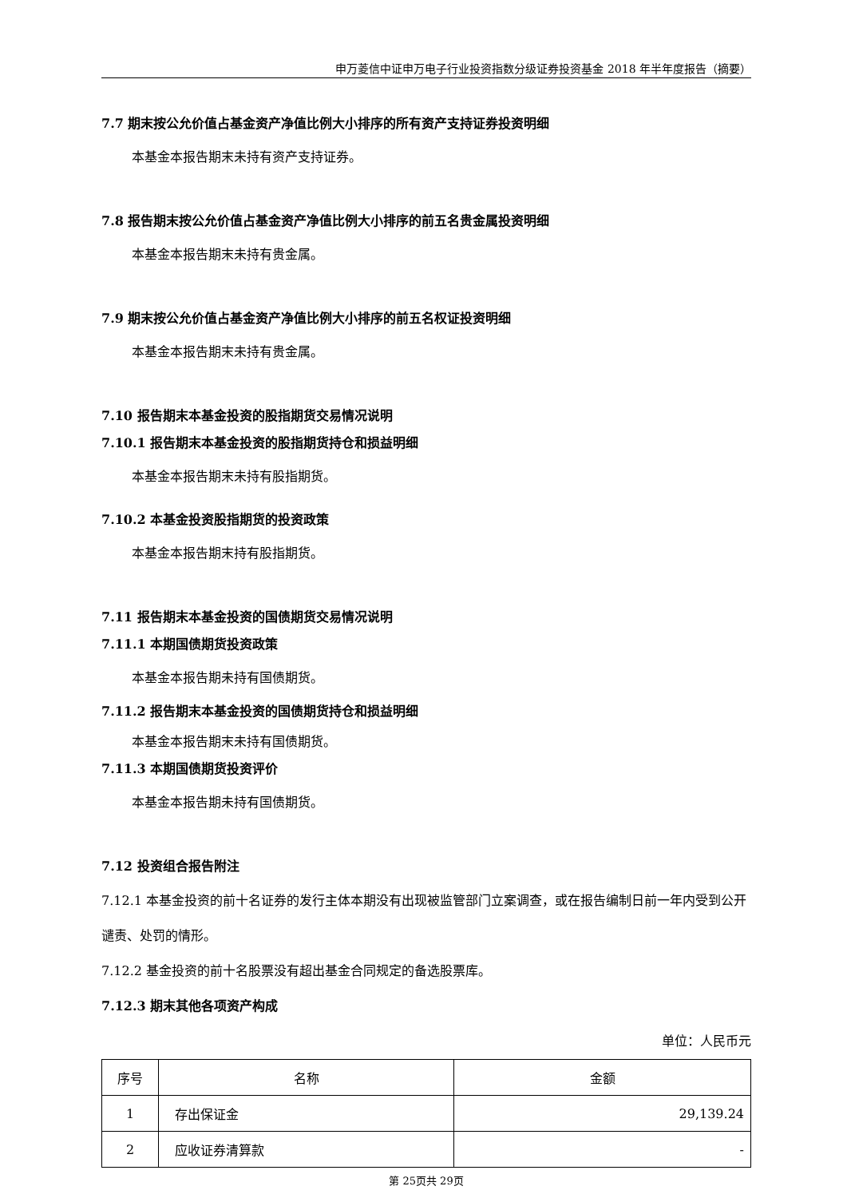申万菱信中证申万电子行业投资指数分级证券投资基金 2018 年半年度报告（摘要）
7.7 期末按公允价值占基金资产净值比例大小排序的所有资产支持证券投资明细
本基金本报告期末未持有资产支持证券。
7.8 报告期末按公允价值占基金资产净值比例大小排序的前五名贵金属投资明细
本基金本报告期末未持有贵金属。
7.9 期末按公允价值占基金资产净值比例大小排序的前五名权证投资明细
本基金本报告期末未持有贵金属。
7.10 报告期末本基金投资的股指期货交易情况说明
7.10.1 报告期末本基金投资的股指期货持仓和损益明细
本基金本报告期末未持有股指期货。
7.10.2 本基金投资股指期货的投资政策
本基金本报告期末持有股指期货。
7.11 报告期末本基金投资的国债期货交易情况说明
7.11.1 本期国债期货投资政策
本基金本报告期未持有国债期货。
7.11.2 报告期末本基金投资的国债期货持仓和损益明细
本基金本报告期末未持有国债期货。
7.11.3 本期国债期货投资评价
本基金本报告期未持有国债期货。
7.12 投资组合报告附注
7.12.1 本基金投资的前十名证券的发行主体本期没有出现被监管部门立案调查，或在报告编制日前一年内受到公开谴责、处罚的情形。
7.12.2 基金投资的前十名股票没有超出基金合同规定的备选股票库。
7.12.3 期末其他各项资产构成
单位：人民币元
| 序号 | 名称 | 金额 |
| --- | --- | --- |
| 1 | 存出保证金 | 29,139.24 |
| 2 | 应收证券清算款 | - |
第 25页共 29页